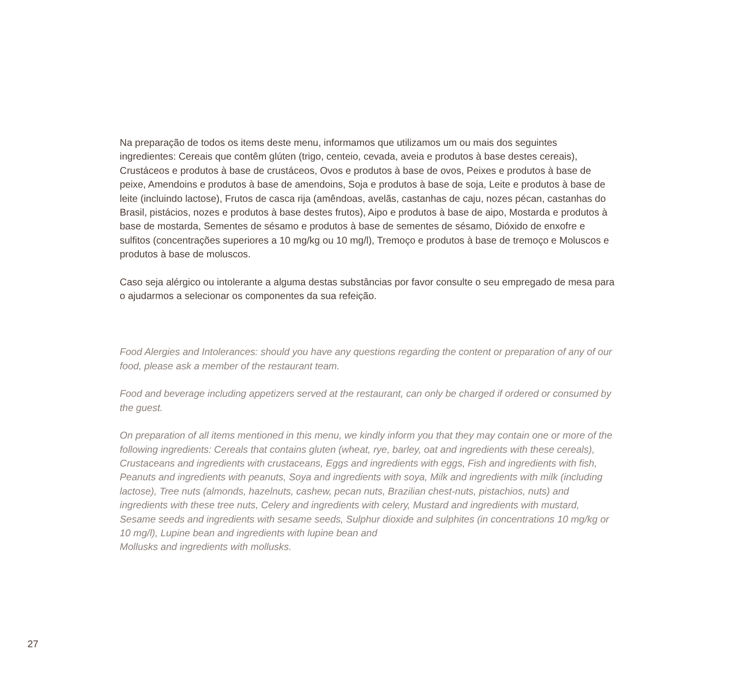Na preparação de todos os items deste menu, informamos que utilizamos um ou mais dos seguintes ingredientes: Cereais que contêm glúten (trigo, centeio, cevada, aveia e produtos à base destes cereais), Crustáceos e produtos à base de crustáceos, Ovos e produtos à base de ovos, Peixes e produtos à base de peixe, Amendoins e produtos à base de amendoins, Soja e produtos à base de soja, Leite e produtos à base de leite (incluindo lactose), Frutos de casca rija (amêndoas, avelãs, castanhas de caju, nozes pécan, castanhas do Brasil, pistácios, nozes e produtos à base destes frutos), Aipo e produtos à base de aipo, Mostarda e produtos à base de mostarda, Sementes de sésamo e produtos à base de sementes de sésamo, Dióxido de enxofre e sulfitos (concentrações superiores a 10 mg/kg ou 10 mg/l), Tremoço e produtos à base de tremoço e Moluscos e produtos à base de moluscos.
Caso seja alérgico ou intolerante a alguma destas substâncias por favor consulte o seu empregado de mesa para o ajudarmos a selecionar os componentes da sua refeição.
Food Alergies and Intolerances: should you have any questions regarding the content or preparation of any of our food, please ask a member of the restaurant team.
Food and beverage including appetizers served at the restaurant, can only be charged if ordered or consumed by the guest.
On preparation of all items mentioned in this menu, we kindly inform you that they may contain one or more of the following ingredients: Cereals that contains gluten (wheat, rye, barley, oat and ingredients with these cereals), Crustaceans and ingredients with crustaceans, Eggs and ingredients with eggs, Fish and ingredients with fish, Peanuts and ingredients with peanuts, Soya and ingredients with soya, Milk and ingredients with milk (including lactose), Tree nuts (almonds, hazelnuts, cashew, pecan nuts, Brazilian chest-nuts, pistachios, nuts) and ingredients with these tree nuts, Celery and ingredients with celery, Mustard and ingredients with mustard, Sesame seeds and ingredients with sesame seeds, Sulphur dioxide and sulphites (in concentrations 10 mg/kg or 10 mg/l), Lupine bean and ingredients with lupine bean and
Mollusks and ingredients with mollusks.
27